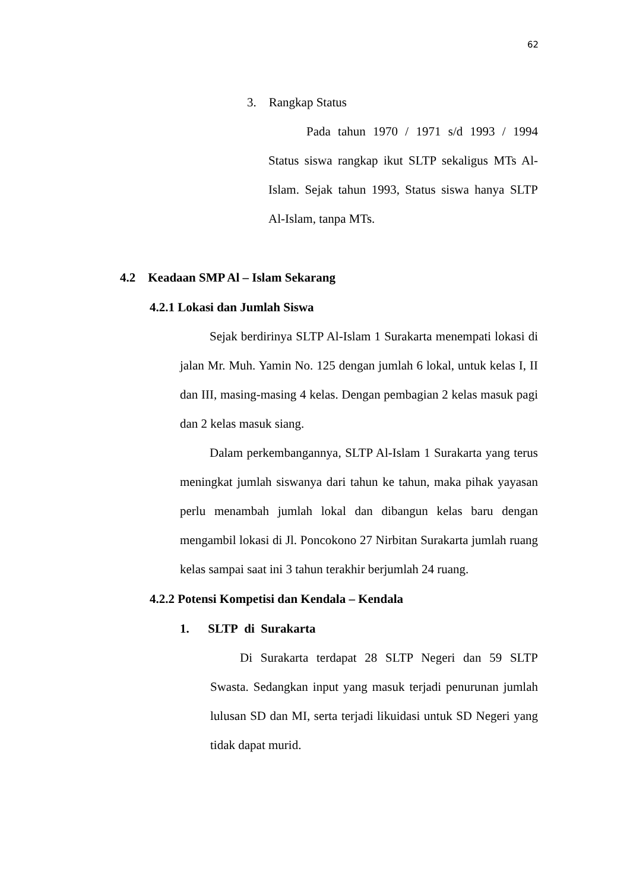62
3. Rangkap Status
Pada tahun 1970 / 1971 s/d 1993 / 1994 Status siswa rangkap ikut SLTP sekaligus MTs Al-Islam. Sejak tahun 1993, Status siswa hanya SLTP Al-Islam, tanpa MTs.
4.2 Keadaan SMP Al – Islam Sekarang
4.2.1 Lokasi dan Jumlah Siswa
Sejak berdirinya SLTP Al-Islam 1 Surakarta menempati lokasi di jalan Mr. Muh. Yamin No. 125 dengan jumlah 6 lokal, untuk kelas I, II dan III, masing-masing 4 kelas. Dengan pembagian 2 kelas masuk pagi dan 2 kelas masuk siang.
Dalam perkembangannya, SLTP Al-Islam 1 Surakarta yang terus meningkat jumlah siswanya dari tahun ke tahun, maka pihak yayasan perlu menambah jumlah lokal dan dibangun kelas baru dengan mengambil lokasi di Jl. Poncokono 27 Nirbitan Surakarta jumlah ruang kelas sampai saat ini 3 tahun terakhir berjumlah 24 ruang.
4.2.2 Potensi Kompetisi dan Kendala – Kendala
1. SLTP di Surakarta
Di Surakarta terdapat 28 SLTP Negeri dan 59 SLTP Swasta. Sedangkan input yang masuk terjadi penurunan jumlah lulusan SD dan MI, serta terjadi likuidasi untuk SD Negeri yang tidak dapat murid.